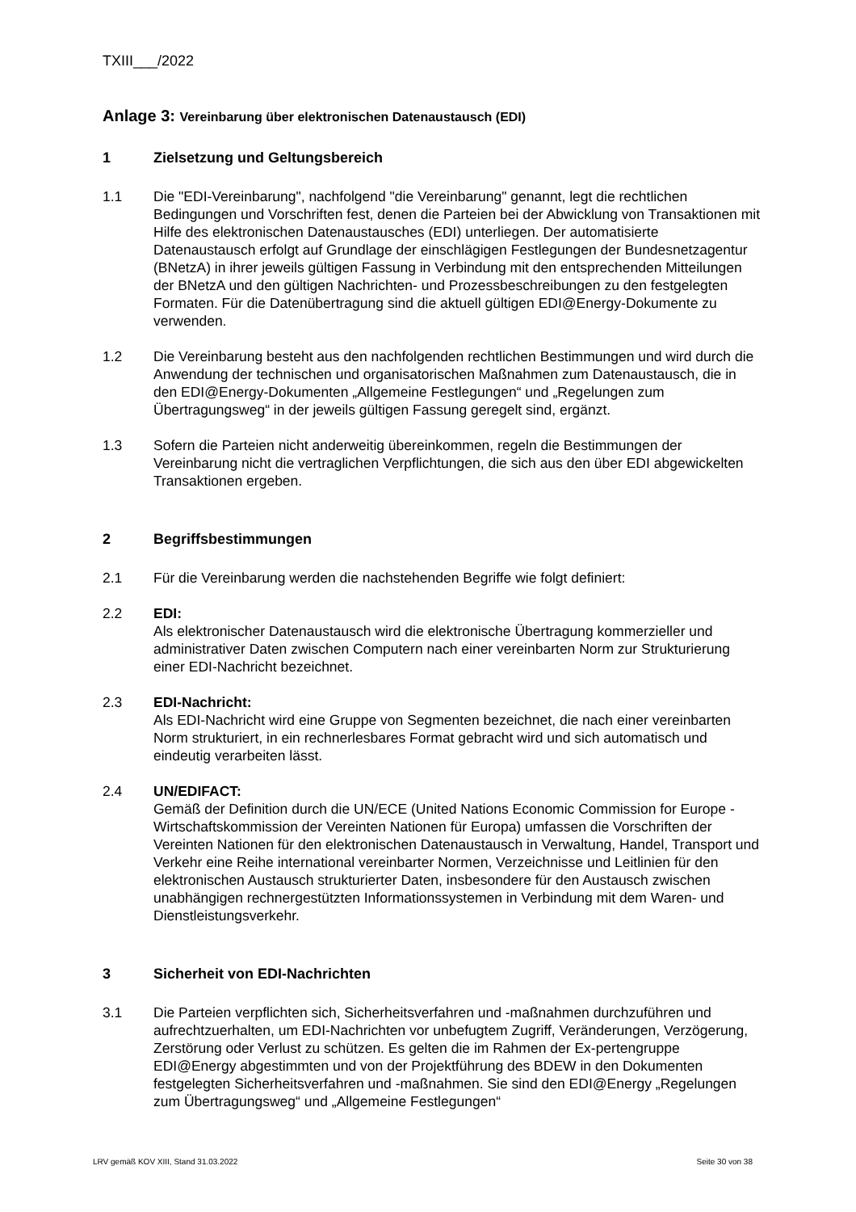TXIII___/2022
Anlage 3: Vereinbarung über elektronischen Datenaustausch (EDI)
1 Zielsetzung und Geltungsbereich
1.1 Die "EDI-Vereinbarung", nachfolgend "die Vereinbarung" genannt, legt die rechtlichen Bedingungen und Vorschriften fest, denen die Parteien bei der Abwicklung von Transaktionen mit Hilfe des elektronischen Datenaustausches (EDI) unterliegen. Der automatisierte Datenaustausch erfolgt auf Grundlage der einschlägigen Festlegungen der Bundesnetzagentur (BNetzA) in ihrer jeweils gültigen Fassung in Verbindung mit den entsprechenden Mitteilungen der BNetzA und den gültigen Nachrichten- und Prozessbeschreibungen zu den festgelegten Formaten. Für die Datenübertragung sind die aktuell gültigen EDI@Energy-Dokumente zu verwenden.
1.2 Die Vereinbarung besteht aus den nachfolgenden rechtlichen Bestimmungen und wird durch die Anwendung der technischen und organisatorischen Maßnahmen zum Datenaustausch, die in den EDI@Energy-Dokumenten „Allgemeine Festlegungen“ und „Regelungen zum Übertragungsweg“ in der jeweils gültigen Fassung geregelt sind, ergänzt.
1.3 Sofern die Parteien nicht anderweitig übereinkommen, regeln die Bestimmungen der Vereinbarung nicht die vertraglichen Verpflichtungen, die sich aus den über EDI abgewickelten Transaktionen ergeben.
2 Begriffsbestimmungen
2.1 Für die Vereinbarung werden die nachstehenden Begriffe wie folgt definiert:
2.2 EDI:
Als elektronischer Datenaustausch wird die elektronische Übertragung kommerzieller und administrativer Daten zwischen Computern nach einer vereinbarten Norm zur Strukturierung einer EDI-Nachricht bezeichnet.
2.3 EDI-Nachricht:
Als EDI-Nachricht wird eine Gruppe von Segmenten bezeichnet, die nach einer vereinbarten Norm strukturiert, in ein rechnerlesbares Format gebracht wird und sich automatisch und eindeutig verarbeiten lässt.
2.4 UN/EDIFACT:
Gemäß der Definition durch die UN/ECE (United Nations Economic Commission for Europe - Wirtschaftskommission der Vereinten Nationen für Europa) umfassen die Vorschriften der Vereinten Nationen für den elektronischen Datenaustausch in Verwaltung, Handel, Transport und Verkehr eine Reihe international vereinbarter Normen, Verzeichnisse und Leitlinien für den elektronischen Austausch strukturierter Daten, insbesondere für den Austausch zwischen unabhängigen rechnergestützten Informationssystemen in Verbindung mit dem Waren- und Dienstleistungsverkehr.
3 Sicherheit von EDI-Nachrichten
3.1 Die Parteien verpflichten sich, Sicherheitsverfahren und -maßnahmen durchzuführen und aufrechtzuerhalten, um EDI-Nachrichten vor unbefugtem Zugriff, Veränderungen, Verzögerung, Zerstörung oder Verlust zu schützen. Es gelten die im Rahmen der Ex-pertengruppe EDI@Energy abgestimmten und von der Projektführung des BDEW in den Dokumenten festgelegten Sicherheitsverfahren und -maßnahmen. Sie sind den EDI@Energy „Regelungen zum Übertragungsweg“ und „Allgemeine Festlegungen“
LRV gemäß KOV XIII, Stand 31.03.2022 Seite 30 von 38